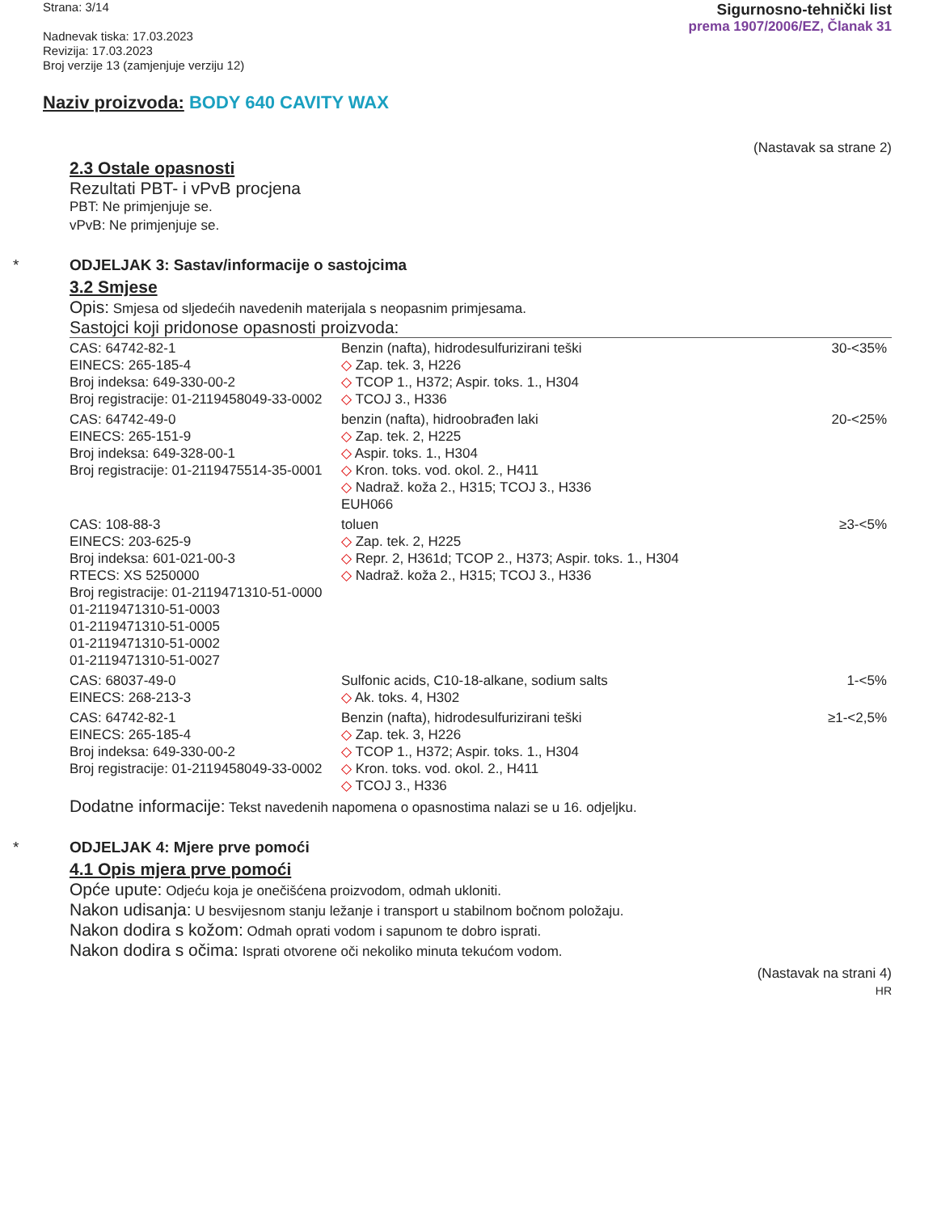Strana: 3/14
Nadnevak tiska: 17.03.2023
Revizija: 17.03.2023
Broj verzije 13 (zamjenjuje verziju 12)
Sigurnosno-tehnički list
prema 1907/2006/EZ, Članak 31
Naziv proizvoda: BODY 640 CAVITY WAX
(Nastavak sa strane 2)
2.3 Ostale opasnosti
Rezultati PBT- i vPvB procjena
PBT: Ne primjenjuje se.
vPvB: Ne primjenjuje se.
* ODJELJAK 3: Sastav/informacije o sastojcima
3.2 Smjese
Opis: Smjesa od sljedećih navedenih materijala s neopasnim primjesama.
Sastojci koji pridonose opasnosti proizvoda:
| CAS: 64742-82-1 EINECS: 265-185-4 Broj indeksa: 649-330-00-2 Broj registracije: 01-2119458049-33-0002 | Benzin (nafta), hidrodesulfurizirani teški ◇ Zap. tek. 3, H226 ◇ TCOP 1., H372; Aspir. toks. 1., H304 ◇ TCOJ 3., H336 | 30-<35% |
| CAS: 64742-49-0 EINECS: 265-151-9 Broj indeksa: 649-328-00-1 Broj registracije: 01-2119475514-35-0001 | benzin (nafta), hidroobrađen laki ◇ Zap. tek. 2, H225 ◇ Aspir. toks. 1., H304 ◇ Kron. toks. vod. okol. 2., H411 ◇ Nadraž. koža 2., H315; TCOJ 3., H336 EUH066 | 20-<25% |
| CAS: 108-88-3 EINECS: 203-625-9 Broj indeksa: 601-021-00-3 RTECS: XS 5250000 Broj registracije: 01-2119471310-51-0000 01-2119471310-51-0003 01-2119471310-51-0005 01-2119471310-51-0002 01-2119471310-51-0027 | toluen ◇ Zap. tek. 2, H225 ◇ Repr. 2, H361d; TCOP 2., H373; Aspir. toks. 1., H304 ◇ Nadraž. koža 2., H315; TCOJ 3., H336 | ≥3-<5% |
| CAS: 68037-49-0 EINECS: 268-213-3 | Sulfonic acids, C10-18-alkane, sodium salts ◇ Ak. toks. 4, H302 | 1-<5% |
| CAS: 64742-82-1 EINECS: 265-185-4 Broj indeksa: 649-330-00-2 Broj registracije: 01-2119458049-33-0002 | Benzin (nafta), hidrodesulfurizirani teški ◇ Zap. tek. 3, H226 ◇ TCOP 1., H372; Aspir. toks. 1., H304 ◇ Kron. toks. vod. okol. 2., H411 ◇ TCOJ 3., H336 | ≥1-<2,5% |
Dodatne informacije: Tekst navedenih napomena o opasnostima nalazi se u 16. odjeljku.
* ODJELJAK 4: Mjere prve pomoći
4.1 Opis mjera prve pomoći
Opće upute: Odjeću koja je onečišćena proizvodom, odmah ukloniti.
Nakon udisanja: U besvijesnom stanju ležanje i transport u stabilnom bočnom položaju.
Nakon dodira s kožom: Odmah oprati vodom i sapunom te dobro isprati.
Nakon dodira s očima: Isprati otvorene oči nekoliko minuta tekućom vodom.
(Nastavak na strani 4)
HR